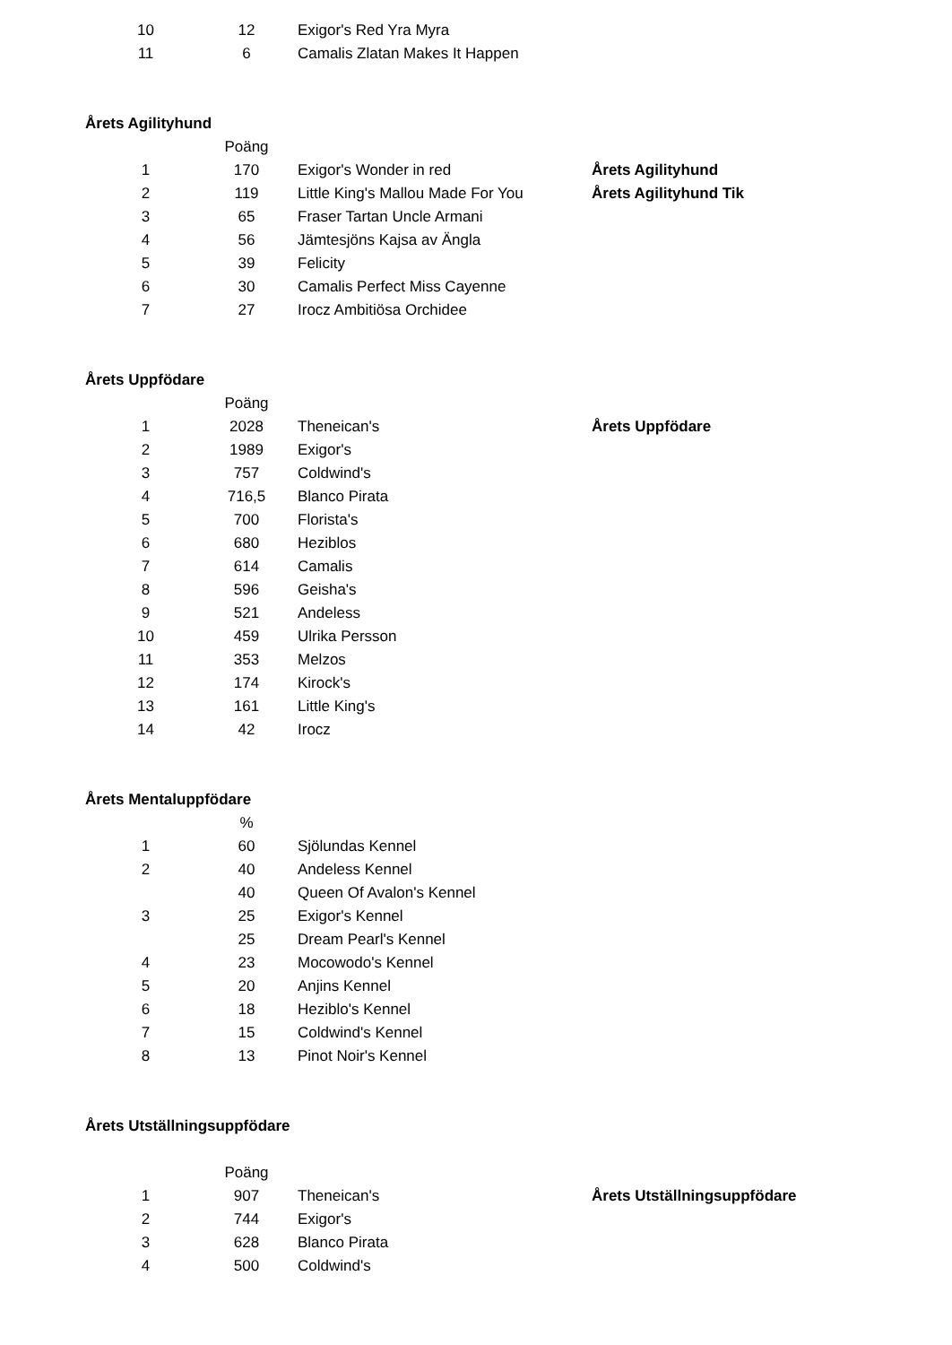| 10 | 12 | Exigor's Red Yra Myra | |
| 11 | 6 | Camalis Zlatan Makes It Happen | |
Årets Agilityhund
| | Poäng | | |
| --- | --- | --- | --- |
| 1 | 170 | Exigor's Wonder in red | Årets Agilityhund |
| 2 | 119 | Little King's Mallou Made For You | Årets Agilityhund Tik |
| 3 | 65 | Fraser Tartan Uncle Armani | |
| 4 | 56 | Jämtesjöns Kajsa av Ängla | |
| 5 | 39 | Felicity | |
| 6 | 30 | Camalis Perfect Miss Cayenne | |
| 7 | 27 | Irocz Ambitiösa Orchidee | |
Årets Uppfödare
| | Poäng | | |
| --- | --- | --- | --- |
| 1 | 2028 | Theneican's | Årets Uppfödare |
| 2 | 1989 | Exigor's | |
| 3 | 757 | Coldwind's | |
| 4 | 716,5 | Blanco Pirata | |
| 5 | 700 | Florista's | |
| 6 | 680 | Heziblos | |
| 7 | 614 | Camalis | |
| 8 | 596 | Geisha's | |
| 9 | 521 | Andeless | |
| 10 | 459 | Ulrika Persson | |
| 11 | 353 | Melzos | |
| 12 | 174 | Kirock's | |
| 13 | 161 | Little King's | |
| 14 | 42 | Irocz | |
Årets Mentaluppfödare
| | % | | |
| --- | --- | --- | --- |
| 1 | 60 | Sjölundas Kennel | |
| 2 | 40 | Andeless Kennel | |
| | 40 | Queen Of Avalon's Kennel | |
| 3 | 25 | Exigor's Kennel | |
| | 25 | Dream Pearl's Kennel | |
| 4 | 23 | Mocowodo's Kennel | |
| 5 | 20 | Anjins Kennel | |
| 6 | 18 | Heziblo's Kennel | |
| 7 | 15 | Coldwind's Kennel | |
| 8 | 13 | Pinot Noir's Kennel | |
Årets Utställningsuppfödare
| | Poäng | | |
| --- | --- | --- | --- |
| 1 | 907 | Theneican's | Årets Utställningsuppfödare |
| 2 | 744 | Exigor's | |
| 3 | 628 | Blanco Pirata | |
| 4 | 500 | Coldwind's | |